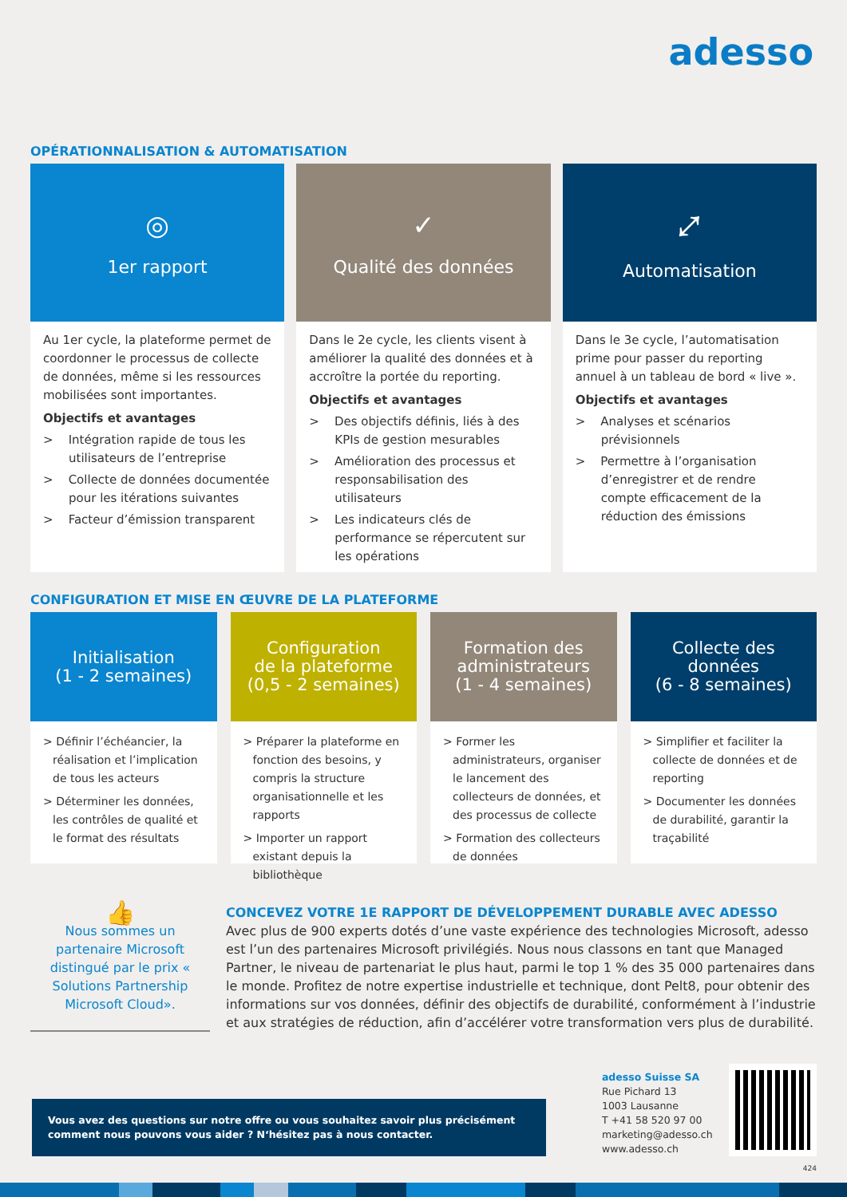adesso
OPÉRATIONNALISATION & AUTOMATISATION
◎
1er rapport
Au 1er cycle, la plateforme permet de coordonner le processus de collecte de données, même si les ressources mobilisées sont importantes.
Objectifs et avantages
> Intégration rapide de tous les utilisateurs de l’entreprise
> Collecte de données documentée pour les itérations suivantes
> Facteur d’émission transparent
✓
Qualité des données
Dans le 2e cycle, les clients visent à améliorer la qualité des données et à accroître la portée du reporting.
Objectifs et avantages
> Des objectifs définis, liés à des KPIs de gestion mesurables
> Amélioration des processus et responsabilisation des utilisateurs
> Les indicateurs clés de performance se répercutent sur les opérations
⤢
Automatisation
Dans le 3e cycle, l’automatisation prime pour passer du reporting annuel à un tableau de bord « live ».
Objectifs et avantages
> Analyses et scénarios prévisionnels
> Permettre à l’organisation d’enregistrer et de rendre compte efficacement de la réduction des émissions
CONFIGURATION ET MISE EN ŒUVRE DE LA PLATEFORME
Initialisation
(1 - 2 semaines)
> Définir l’échéancier, la réalisation et l’implication de tous les acteurs
> Déterminer les données, les contrôles de qualité et le format des résultats
Configuration
de la plateforme
(0,5 - 2 semaines)
> Préparer la plateforme en fonction des besoins, y compris la structure organisationnelle et les rapports
> Importer un rapport existant depuis la bibliothèque
Formation des
administrateurs
(1 - 4 semaines)
> Former les administrateurs, organiser le lancement des collecteurs de données, et des processus de collecte
> Formation des collecteurs de données
Collecte des
données
(6 - 8 semaines)
> Simplifier et faciliter la collecte de données et de reporting
> Documenter les données de durabilité, garantir la traçabilité
👍
Nous sommes un partenaire Microsoft distingué par le prix « Solutions Partnership Microsoft Cloud».
CONCEVEZ VOTRE 1E RAPPORT DE DÉVELOPPEMENT DURABLE AVEC ADESSO
Avec plus de 900 experts dotés d’une vaste expérience des technologies Microsoft, adesso est l’un des partenaires Microsoft privilégiés. Nous nous classons en tant que Managed Partner, le niveau de partenariat le plus haut, parmi le top 1 % des 35 000 partenaires dans le monde. Profitez de notre expertise industrielle et technique, dont Pelt8, pour obtenir des informations sur vos données, définir des objectifs de durabilité, conformément à l’industrie et aux stratégies de réduction, afin d’accélérer votre transformation vers plus de durabilité.
Vous avez des questions sur notre offre ou vous souhaitez savoir plus précisément comment nous pouvons vous aider ? N‘hésitez pas à nous contacter.
adesso Suisse SA
Rue Pichard 13
1003 Lausanne
T +41 58 520 97 00
marketing@adesso.ch
www.adesso.ch
424